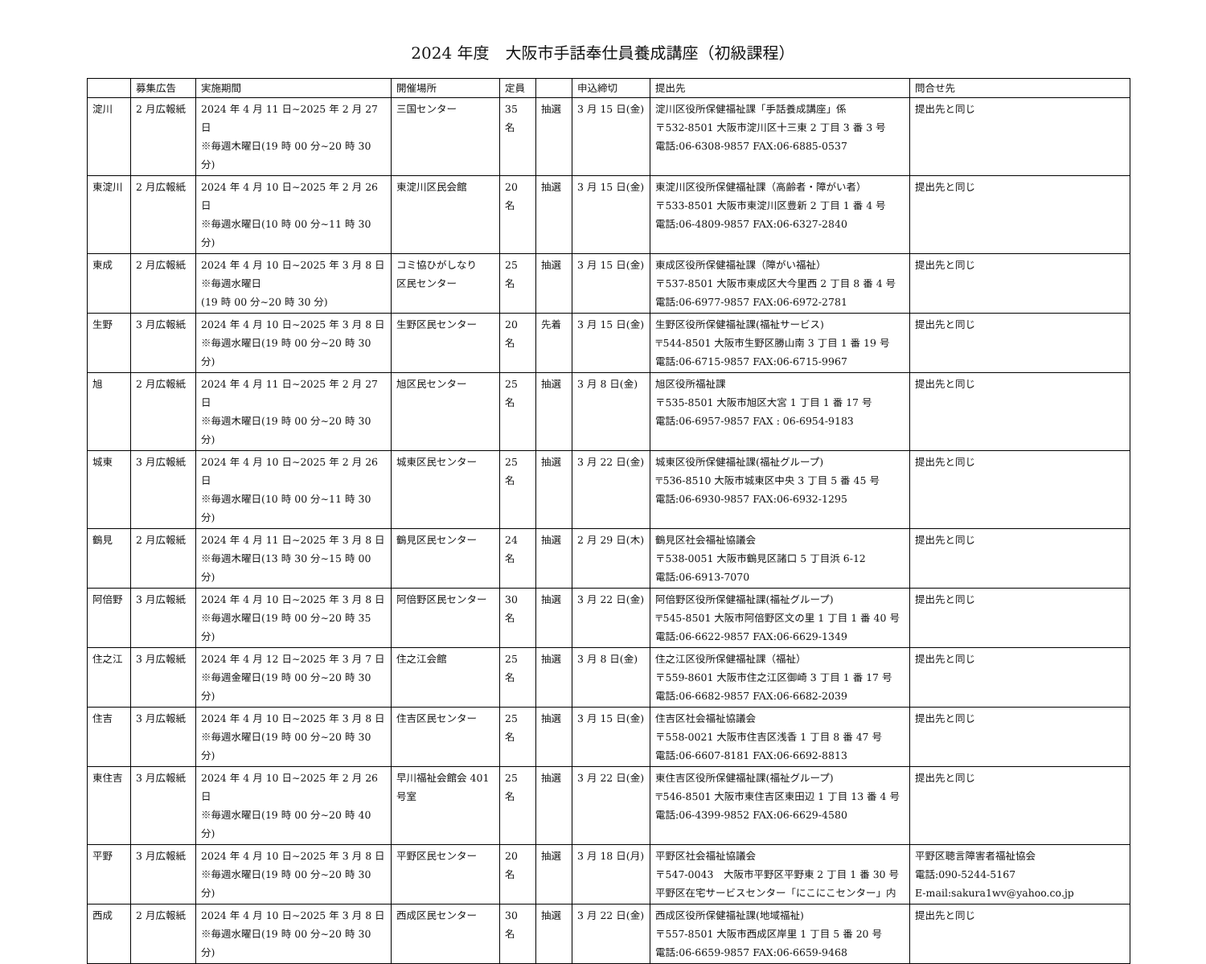2024 年度　大阪市手話奉仕員養成講座（初級課程）
| | 募集広告 | 実施期間 | 開催場所 | 定員 | | 申込締切 | 提出先 | 問合せ先 |
| --- | --- | --- | --- | --- | --- | --- | --- | --- |
| 淀川 | 2 月広報紙 | 2024 年 4 月 11 日~2025 年 2 月 27 日 ※毎週木曜日(19 時 00 分~20 時 30 分) | 三国センター | 35 名 | 抽選 | 3 月 15 日(金) | 淀川区役所保健福祉課「手話養成講座」係 〒532-8501 大阪市淀川区十三東 2 丁目 3 番 3 号 電話:06-6308-9857 FAX:06-6885-0537 | 提出先と同じ |
| 東淀川 | 2 月広報紙 | 2024 年 4 月 10 日~2025 年 2 月 26 日 ※毎週水曜日(10 時 00 分~11 時 30 分) | 東淀川区民会館 | 20 名 | 抽選 | 3 月 15 日(金) | 東淀川区役所保健福祉課（高齢者・障がい者） 〒533-8501 大阪市東淀川区豊新 2 丁目 1 番 4 号 電話:06-4809-9857 FAX:06-6327-2840 | 提出先と同じ |
| 東成 | 2 月広報紙 | 2024 年 4 月 10 日~2025 年 3 月 8 日 ※毎週水曜日 (19 時 00 分~20 時 30 分) | コミ協ひがしなり 区民センター | 25 名 | 抽選 | 3 月 15 日(金) | 東成区役所保健福祉課（障がい福祉） 〒537-8501 大阪市東成区大今里西 2 丁目 8 番 4 号 電話:06-6977-9857 FAX:06-6972-2781 | 提出先と同じ |
| 生野 | 3 月広報紙 | 2024 年 4 月 10 日~2025 年 3 月 8 日 ※毎週水曜日(19 時 00 分~20 時 30 分) | 生野区民センター | 20 名 | 先着 | 3 月 15 日(金) | 生野区役所保健福祉課(福祉サービス) 〒544-8501 大阪市生野区勝山南 3 丁目 1 番 19 号 電話:06-6715-9857 FAX:06-6715-9967 | 提出先と同じ |
| 旭 | 2 月広報紙 | 2024 年 4 月 11 日~2025 年 2 月 27 日 ※毎週木曜日(19 時 00 分~20 時 30 分) | 旭区民センター | 25 名 | 抽選 | 3 月 8 日(金) | 旭区役所福祉課 〒535-8501 大阪市旭区大宮 1 丁目 1 番 17 号 電話:06-6957-9857 FAX : 06-6954-9183 | 提出先と同じ |
| 城東 | 3 月広報紙 | 2024 年 4 月 10 日~2025 年 2 月 26 日 ※毎週水曜日(10 時 00 分~11 時 30 分) | 城東区民センター | 25 名 | 抽選 | 3 月 22 日(金) | 城東区役所保健福祉課(福祉グループ) 〒536-8510 大阪市城東区中央 3 丁目 5 番 45 号 電話:06-6930-9857 FAX:06-6932-1295 | 提出先と同じ |
| 鶴見 | 2 月広報紙 | 2024 年 4 月 11 日~2025 年 3 月 8 日 ※毎週木曜日(13 時 30 分~15 時 00 分) | 鶴見区民センター | 24 名 | 抽選 | 2 月 29 日(木) | 鶴見区社会福祉協議会 〒538-0051 大阪市鶴見区諸口 5 丁目浜 6-12 電話:06-6913-7070 | 提出先と同じ |
| 阿倍野 | 3 月広報紙 | 2024 年 4 月 10 日~2025 年 3 月 8 日 ※毎週水曜日(19 時 00 分~20 時 35 分) | 阿倍野区民センター | 30 名 | 抽選 | 3 月 22 日(金) | 阿倍野区役所保健福祉課(福祉グループ) 〒545-8501 大阪市阿倍野区文の里 1 丁目 1 番 40 号 電話:06-6622-9857 FAX:06-6629-1349 | 提出先と同じ |
| 住之江 | 3 月広報紙 | 2024 年 4 月 12 日~2025 年 3 月 7 日 ※毎週金曜日(19 時 00 分~20 時 30 分) | 住之江会館 | 25 名 | 抽選 | 3 月 8 日(金) | 住之江区役所保健福祉課（福祉） 〒559-8601 大阪市住之江区御崎 3 丁目 1 番 17 号 電話:06-6682-9857 FAX:06-6682-2039 | 提出先と同じ |
| 住吉 | 3 月広報紙 | 2024 年 4 月 10 日~2025 年 3 月 8 日 ※毎週水曜日(19 時 00 分~20 時 30 分) | 住吉区民センター | 25 名 | 抽選 | 3 月 15 日(金) | 住吉区社会福祉協議会 〒558-0021 大阪市住吉区浅香 1 丁目 8 番 47 号 電話:06-6607-8181 FAX:06-6692-8813 | 提出先と同じ |
| 東住吉 | 3 月広報紙 | 2024 年 4 月 10 日~2025 年 2 月 26 日 ※毎週水曜日(19 時 00 分~20 時 40 分) | 早川福祉会館会 401 号室 | 25 名 | 抽選 | 3 月 22 日(金) | 東住吉区役所保健福祉課(福祉グループ) 〒546-8501 大阪市東住吉区東田辺 1 丁目 13 番 4 号 電話:06-4399-9852 FAX:06-6629-4580 | 提出先と同じ |
| 平野 | 3 月広報紙 | 2024 年 4 月 10 日~2025 年 3 月 8 日 ※毎週水曜日(19 時 00 分~20 時 30 分) | 平野区民センター | 20 名 | 抽選 | 3 月 18 日(月) | 平野区社会福祉協議会 〒547-0043 大阪市平野区平野東 2 丁目 1 番 30 号 平野区在宅サービスセンター「にこにこセンター」内 | 平野区聴言障害者福祉協会 電話:090-5244-5167 E-mail:sakura1wv@yahoo.co.jp |
| 西成 | 2 月広報紙 | 2024 年 4 月 10 日~2025 年 3 月 8 日 ※毎週水曜日(19 時 00 分~20 時 30 分) | 西成区民センター | 30 名 | 抽選 | 3 月 22 日(金) | 西成区役所保健福祉課(地域福祉) 〒557-8501 大阪市西成区岸里 1 丁目 5 番 20 号 電話:06-6659-9857 FAX:06-6659-9468 | 提出先と同じ |